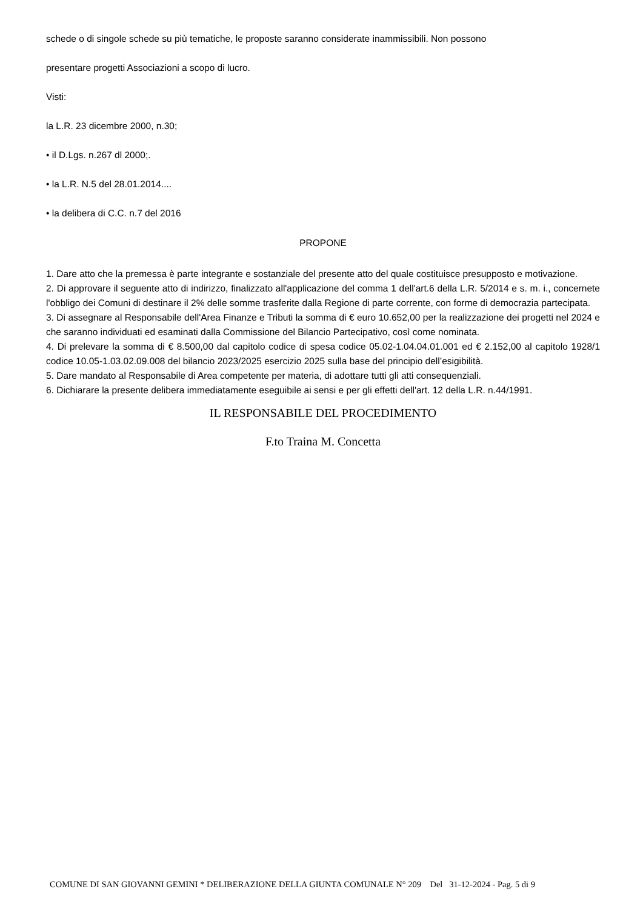schede o di singole schede su più tematiche, le proposte saranno considerate inammissibili. Non possono
presentare progetti Associazioni a scopo di lucro.
Visti:
la L.R. 23 dicembre 2000, n.30;
• il D.Lgs. n.267 dl 2000;.
• la L.R. N.5 del 28.01.2014....
• la delibera di C.C. n.7 del 2016
PROPONE
1. Dare atto che la premessa è parte integrante e sostanziale del presente atto del quale costituisce presupposto e motivazione.
2. Di approvare il seguente atto di indirizzo, finalizzato all'applicazione del comma 1 dell'art.6 della L.R. 5/2014 e s. m. i., concernete l'obbligo dei Comuni di destinare il 2% delle somme trasferite dalla Regione di parte corrente, con forme di democrazia partecipata.
3. Di assegnare al Responsabile dell'Area Finanze e Tributi la somma di € euro 10.652,00 per la realizzazione dei progetti nel 2024 e che saranno individuati ed esaminati dalla Commissione del Bilancio Partecipativo, così come nominata.
4. Di prelevare la somma di € 8.500,00 dal capitolo codice di spesa codice 05.02-1.04.04.01.001 ed € 2.152,00 al capitolo 1928/1 codice 10.05-1.03.02.09.008 del bilancio 2023/2025 esercizio 2025 sulla base del principio dell’esigibilità.
5. Dare mandato al Responsabile di Area competente per materia, di adottare tutti gli atti consequenziali.
6. Dichiarare la presente delibera immediatamente eseguibile ai sensi e per gli effetti dell'art. 12 della L.R. n.44/1991.
IL RESPONSABILE DEL PROCEDIMENTO
F.to Traina M. Concetta
COMUNE DI SAN GIOVANNI GEMINI * DELIBERAZIONE DELLA GIUNTA COMUNALE N° 209 Del 31-12-2024 - Pag. 5 di 9